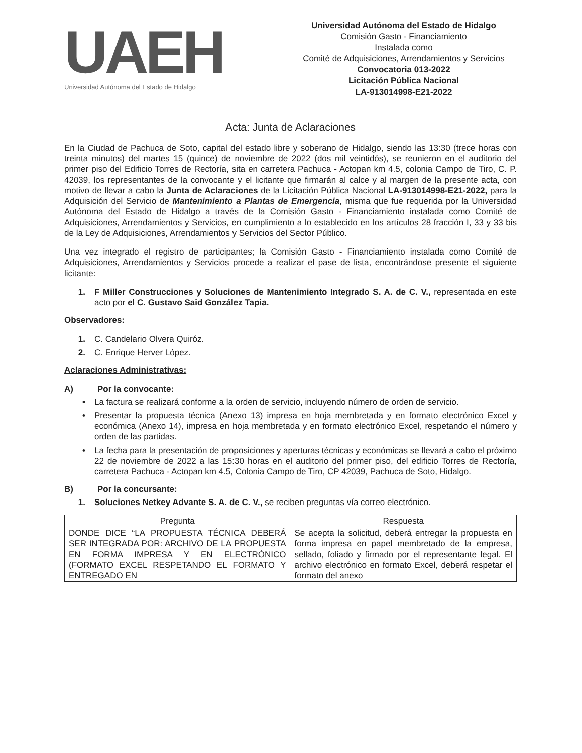UAEH
Universidad Autónoma del Estado de Hidalgo
Universidad Autónoma del Estado de Hidalgo
Comisión Gasto - Financiamiento
Instalada como
Comité de Adquisiciones, Arrendamientos y Servicios
Convocatoria 013-2022
Licitación Pública Nacional
LA-913014998-E21-2022
Acta: Junta de Aclaraciones
En la Ciudad de Pachuca de Soto, capital del estado libre y soberano de Hidalgo, siendo las 13:30 (trece horas con treinta minutos) del martes 15 (quince) de noviembre de 2022 (dos mil veintidós), se reunieron en el auditorio del primer piso del Edificio Torres de Rectoría, sita en carretera Pachuca - Actopan km 4.5, colonia Campo de Tiro, C. P. 42039, los representantes de la convocante y el licitante que firmarán al calce y al margen de la presente acta, con motivo de llevar a cabo la Junta de Aclaraciones de la Licitación Pública Nacional LA-913014998-E21-2022, para la Adquisición del Servicio de Mantenimiento a Plantas de Emergencia, misma que fue requerida por la Universidad Autónoma del Estado de Hidalgo a través de la Comisión Gasto - Financiamiento instalada como Comité de Adquisiciones, Arrendamientos y Servicios, en cumplimiento a lo establecido en los artículos 28 fracción I, 33 y 33 bis de la Ley de Adquisiciones, Arrendamientos y Servicios del Sector Público.
Una vez integrado el registro de participantes; la Comisión Gasto - Financiamiento instalada como Comité de Adquisiciones, Arrendamientos y Servicios procede a realizar el pase de lista, encontrándose presente el siguiente licitante:
1. F Miller Construcciones y Soluciones de Mantenimiento Integrado S. A. de C. V., representada en este acto por el C. Gustavo Said González Tapia.
Observadores:
1. C. Candelario Olvera Quiróz.
2. C. Enrique Herver López.
Aclaraciones Administrativas:
A) Por la convocante:
• La factura se realizará conforme a la orden de servicio, incluyendo número de orden de servicio.
• Presentar la propuesta técnica (Anexo 13) impresa en hoja membretada y en formato electrónico Excel y económica (Anexo 14), impresa en hoja membretada y en formato electrónico Excel, respetando el número y orden de las partidas.
• La fecha para la presentación de proposiciones y aperturas técnicas y económicas se llevará a cabo el próximo 22 de noviembre de 2022 a las 15:30 horas en el auditorio del primer piso, del edificio Torres de Rectoría, carretera Pachuca - Actopan km 4.5, Colonia Campo de Tiro, CP 42039, Pachuca de Soto, Hidalgo.
B) Por la concursante:
1. Soluciones Netkey Advante S. A. de C. V., se reciben preguntas vía correo electrónico.
| Pregunta | Respuesta |
| --- | --- |
| DONDE DICE “LA PROPUESTA TÉCNICA DEBERÁ SER INTEGRADA POR: ARCHIVO DE LA PROPUESTA EN FORMA IMPRESA Y EN ELECTRÓNICO (FORMATO EXCEL RESPETANDO EL FORMATO Y ENTREGADO EN | Se acepta la solicitud, deberá entregar la propuesta en forma impresa en papel membretado de la empresa, sellado, foliado y firmado por el representante legal. El archivo electrónico en formato Excel, deberá respetar el formato del anexo |